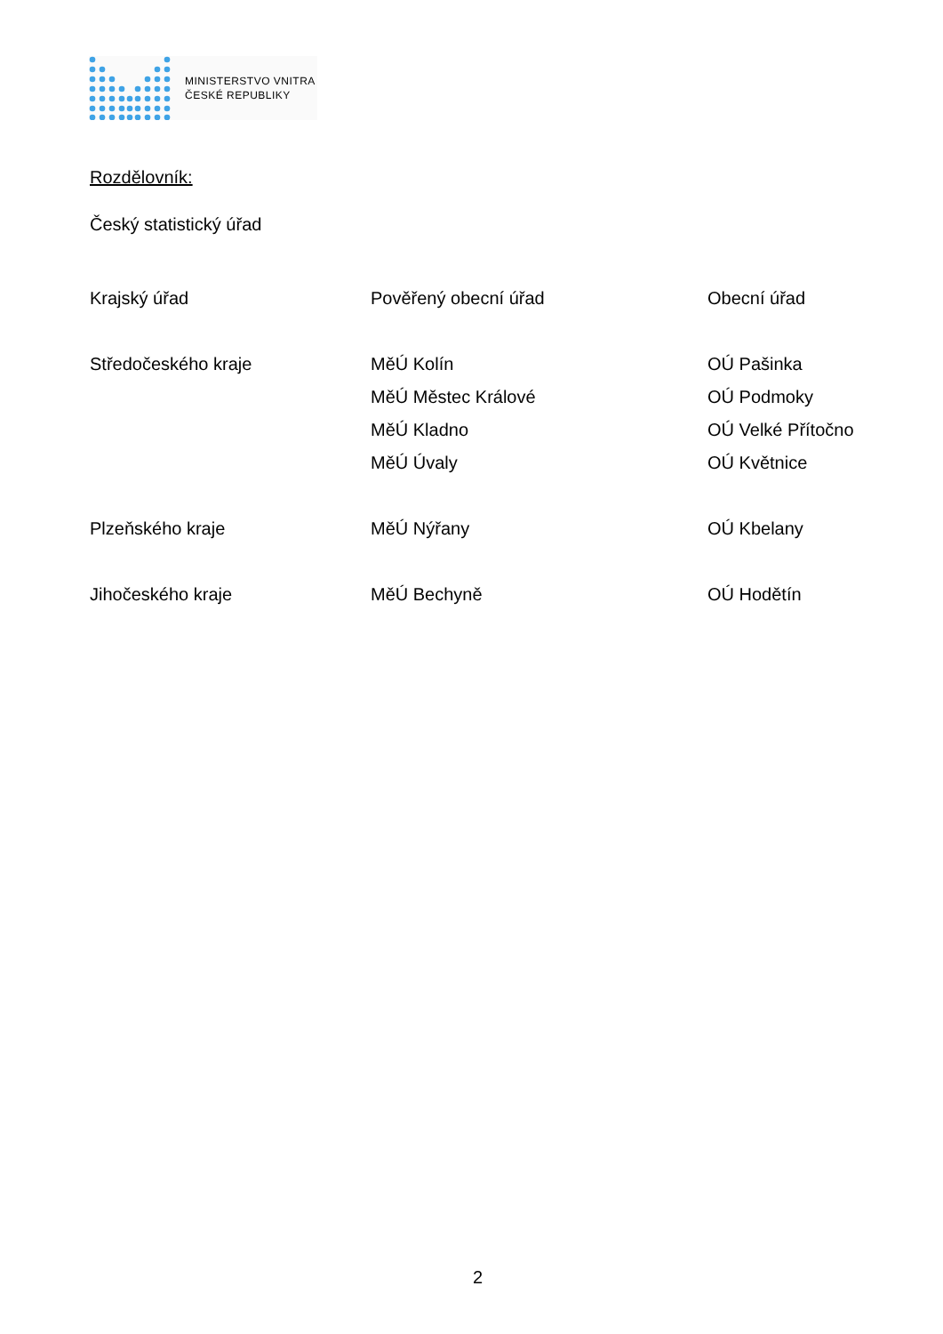MINISTERSTVO VNITRA
ČESKÉ REPUBLIKY
Rozdělovník:
Český statistický úřad
| Krajský úřad | Pověřený obecní úřad | Obecní úřad |
| Středočeského kraje | MěÚ Kolín | OÚ Pašinka |
| | MěÚ Městec Králové | OÚ Podmoky |
| | MěÚ Kladno | OÚ Velké Přítočno |
| | MěÚ Úvaly | OÚ Květnice |
| Plzeňského kraje | MěÚ Nýřany | OÚ Kbelany |
| Jihočeského kraje | MěÚ Bechyně | OÚ Hodětín |
2